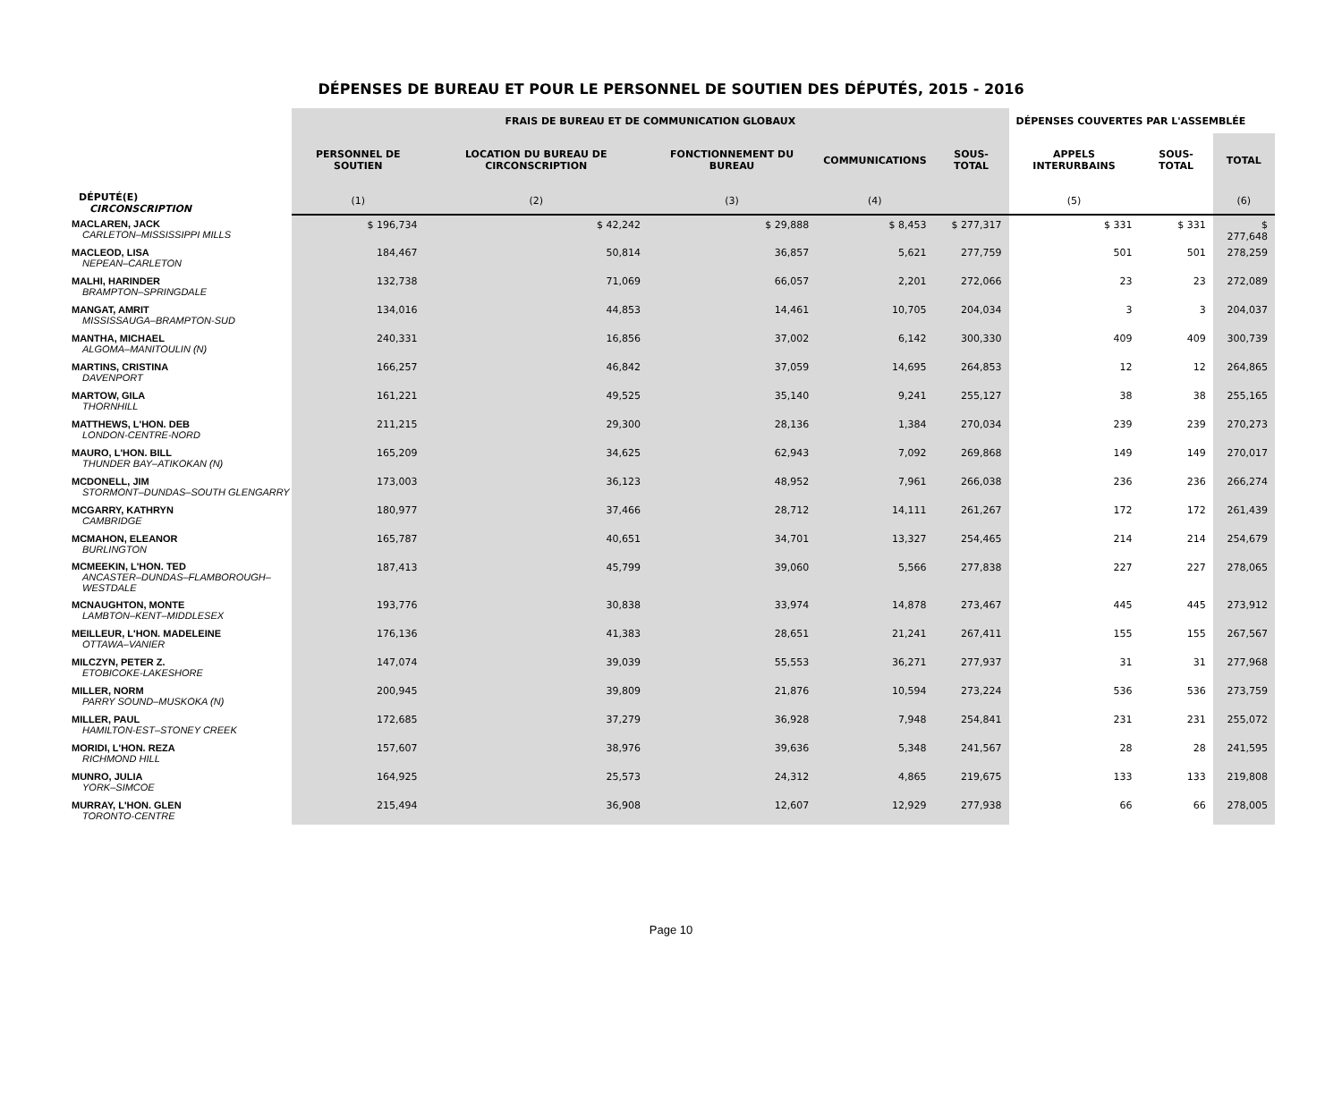DÉPENSES DE BUREAU ET POUR LE PERSONNEL DE SOUTIEN DES DÉPUTÉS, 2015 - 2016
| | FRAIS DE BUREAU ET DE COMMUNICATION GLOBAUX | | | | | DÉPENSES COUVERTES PAR L'ASSEMBLÉE | | |
| --- | --- | --- | --- | --- | --- | --- | --- | --- |
| DÉPUTÉ(E) CIRCONSCRIPTION | PERSONNEL DE SOUTIEN | LOCATION DU BUREAU DE CIRCONSCRIPTION | FONCTIONNEMENT DU BUREAU | COMMUNICATIONS | SOUS-TOTAL | APPELS INTERURBAINS | SOUS-TOTAL | TOTAL |
| | (1) | (2) | (3) | (4) | | (5) | | (6) |
| MACLAREN, JACK CARLETON–MISSISSIPPI MILLS | $ 196,734 | $ 42,242 | $ 29,888 | $ 8,453 | $ 277,317 | $ 331 | $ 331 | $ 277,648 |
| MACLEOD, LISA NEPEAN–CARLETON | 184,467 | 50,814 | 36,857 | 5,621 | 277,759 | 501 | 501 | 278,259 |
| MALHI, HARINDER BRAMPTON–SPRINGDALE | 132,738 | 71,069 | 66,057 | 2,201 | 272,066 | 23 | 23 | 272,089 |
| MANGAT, AMRIT MISSISSAUGA–BRAMPTON-SUD | 134,016 | 44,853 | 14,461 | 10,705 | 204,034 | 3 | 3 | 204,037 |
| MANTHA, MICHAEL ALGOMA–MANITOULIN (N) | 240,331 | 16,856 | 37,002 | 6,142 | 300,330 | 409 | 409 | 300,739 |
| MARTINS, CRISTINA DAVENPORT | 166,257 | 46,842 | 37,059 | 14,695 | 264,853 | 12 | 12 | 264,865 |
| MARTOW, GILA THORNHILL | 161,221 | 49,525 | 35,140 | 9,241 | 255,127 | 38 | 38 | 255,165 |
| MATTHEWS, L'HON. DEB LONDON-CENTRE-NORD | 211,215 | 29,300 | 28,136 | 1,384 | 270,034 | 239 | 239 | 270,273 |
| MAURO, L'HON. BILL THUNDER BAY–ATIKOKAN (N) | 165,209 | 34,625 | 62,943 | 7,092 | 269,868 | 149 | 149 | 270,017 |
| MCDONELL, JIM STORMONT–DUNDAS–SOUTH GLENGARRY | 173,003 | 36,123 | 48,952 | 7,961 | 266,038 | 236 | 236 | 266,274 |
| MCGARRY, KATHRYN CAMBRIDGE | 180,977 | 37,466 | 28,712 | 14,111 | 261,267 | 172 | 172 | 261,439 |
| MCMAHON, ELEANOR BURLINGTON | 165,787 | 40,651 | 34,701 | 13,327 | 254,465 | 214 | 214 | 254,679 |
| MCMEEKIN, L'HON. TED ANCASTER–DUNDAS–FLAMBOROUGH–WESTDALE | 187,413 | 45,799 | 39,060 | 5,566 | 277,838 | 227 | 227 | 278,065 |
| MCNAUGHTON, MONTE LAMBTON–KENT–MIDDLESEX | 193,776 | 30,838 | 33,974 | 14,878 | 273,467 | 445 | 445 | 273,912 |
| MEILLEUR, L'HON. MADELEINE OTTAWA–VANIER | 176,136 | 41,383 | 28,651 | 21,241 | 267,411 | 155 | 155 | 267,567 |
| MILCZYN, PETER Z. ETOBICOKE-LAKESHORE | 147,074 | 39,039 | 55,553 | 36,271 | 277,937 | 31 | 31 | 277,968 |
| MILLER, NORM PARRY SOUND–MUSKOKA (N) | 200,945 | 39,809 | 21,876 | 10,594 | 273,224 | 536 | 536 | 273,759 |
| MILLER, PAUL HAMILTON-EST–STONEY CREEK | 172,685 | 37,279 | 36,928 | 7,948 | 254,841 | 231 | 231 | 255,072 |
| MORIDI, L'HON. REZA RICHMOND HILL | 157,607 | 38,976 | 39,636 | 5,348 | 241,567 | 28 | 28 | 241,595 |
| MUNRO, JULIA YORK–SIMCOE | 164,925 | 25,573 | 24,312 | 4,865 | 219,675 | 133 | 133 | 219,808 |
| MURRAY, L'HON. GLEN TORONTO-CENTRE | 215,494 | 36,908 | 12,607 | 12,929 | 277,938 | 66 | 66 | 278,005 |
Page 10